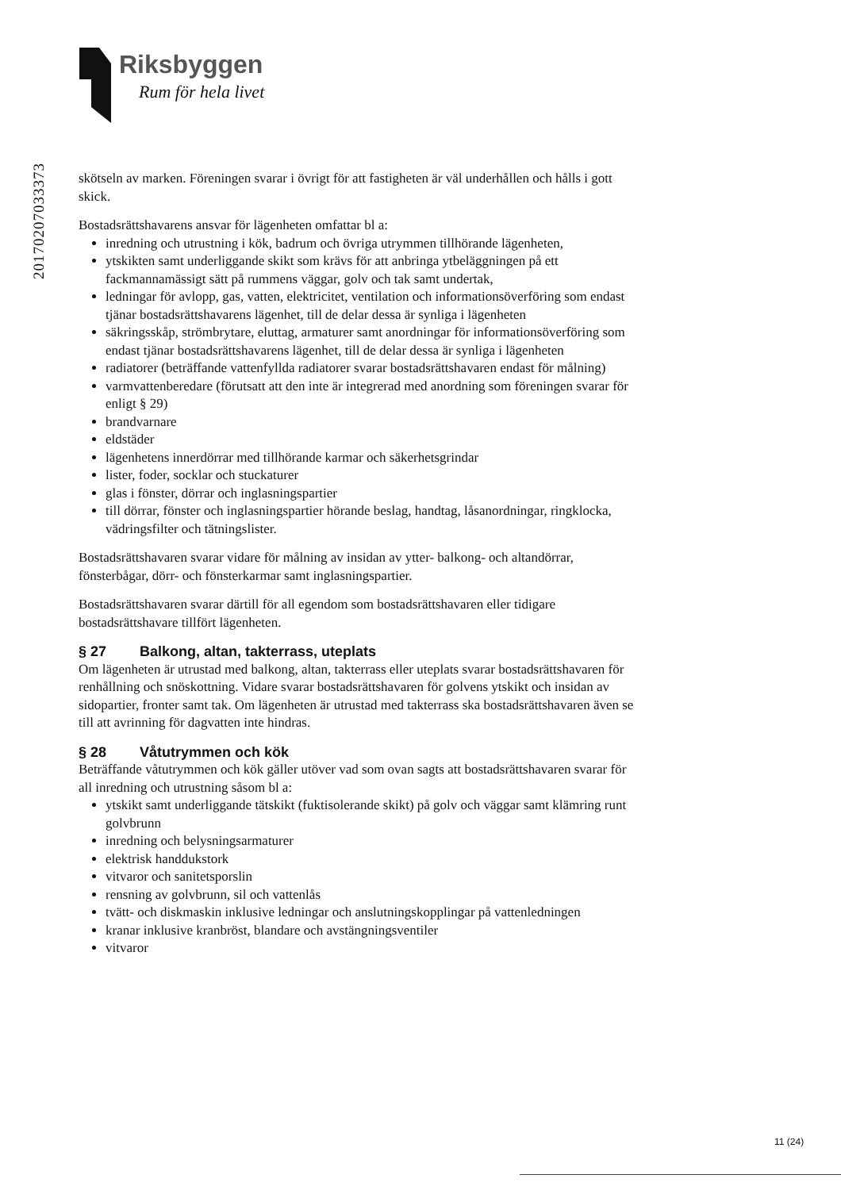Riksbyggen
Rum för hela livet
20170207033373
skötseln av marken. Föreningen svarar i övrigt för att fastigheten är väl underhållen och hålls i gott skick.
Bostadsrättshavarens ansvar för lägenheten omfattar bl a:
inredning och utrustning i kök, badrum och övriga utrymmen tillhörande lägenheten,
ytskikten samt underliggande skikt som krävs för att anbringa ytbeläggningen på ett fackmannamässigt sätt på rummens väggar, golv och tak samt undertak,
ledningar för avlopp, gas, vatten, elektricitet, ventilation och informationsöverföring som endast tjänar bostadsrättshavarens lägenhet, till de delar dessa är synliga i lägenheten
säkringsskåp, strömbrytare, eluttag, armaturer samt anordningar för informationsöverföring som endast tjänar bostadsrättshavarens lägenhet, till de delar dessa är synliga i lägenheten
radiatorer (beträffande vattenfyllda radiatorer svarar bostadsrättshavaren endast för målning)
varmvattenberedare (förutsatt att den inte är integrerad med anordning som föreningen svarar för enligt § 29)
brandvarnare
eldstäder
lägenhetens innerdörrar med tillhörande karmar och säkerhetsgrindar
lister, foder, socklar och stuckaturer
glas i fönster, dörrar och inglasningspartier
till dörrar, fönster och inglasningspartier hörande beslag, handtag, låsanordningar, ringklocka, vädringsfilter och tätningslister.
Bostadsrättshavaren svarar vidare för målning av insidan av ytter- balkong- och altandörrar, fönsterbågar, dörr- och fönsterkarmar samt inglasningspartier.
Bostadsrättshavaren svarar därtill för all egendom som bostadsrättshavaren eller tidigare bostadsrättshavare tillfört lägenheten.
§ 27 Balkong, altan, takterrass, uteplats
Om lägenheten är utrustad med balkong, altan, takterrass eller uteplats svarar bostadsrättshavaren för renhållning och snöskottning. Vidare svarar bostadsrättshavaren för golvens ytskikt och insidan av sidopartier, fronter samt tak. Om lägenheten är utrustad med takterrass ska bostadsrättshavaren även se till att avrinning för dagvatten inte hindras.
§ 28 Våtutrymmen och kök
Beträffande våtutrymmen och kök gäller utöver vad som ovan sagts att bostadsrättshavaren svarar för all inredning och utrustning såsom bl a:
ytskikt samt underliggande tätskikt (fuktisolerande skikt) på golv och väggar samt klämring runt golvbrunn
inredning och belysningsarmaturer
elektrisk handdukstork
vitvaror och sanitetsporslin
rensning av golvbrunn, sil och vattenlås
tvätt- och diskmaskin inklusive ledningar och anslutningskopplingar på vattenledningen
kranar inklusive kranbröst, blandare och avstängningsventiler
vitvaror
11 (24)